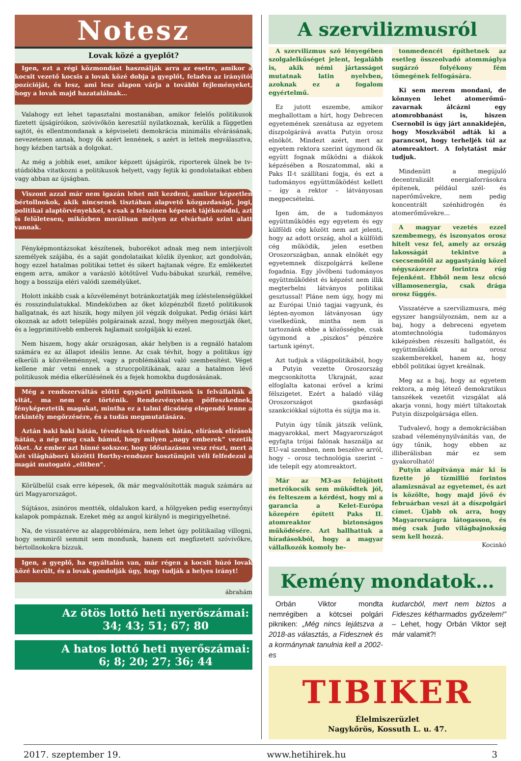Notesz
Lovak közé a gyeplőt?
Igen, ezt a régi közmondást használják arra az esetre, amikor a kocsit vezető kocsis a lovak közé dobja a gyeplőt, feladva az irányítói pozícióját, és lesz, ami lesz alapon várja a további fejleményeket, hogy a lovak majd hazatalálnak…
Valahogy ezt lehet tapasztalni mostanában, amikor felelős politikusok fizetett újságíróikon, szóvivőkön keresztül nyilatkoznak, kerülik a független sajtót, és ellentmondanak a képviseleti demokrácia minimális elvárásának, nevezetesen annak, hogy ők azért lennének, s azért is lettek megválasztva, hogy kézben tartsák a dolgokat.
Az még a jobbik eset, amikor képzett újságírók, riporterek ülnek be tv-stúdiókba vitatkozni a politikusok helyett, vagy fejtik ki gondolataikat ebben vagy abban az újságban.
Viszont azzal már nem igazán lehet mit kezdeni, amikor képzetlen bértollnokok, akik nincsenek tisztában alapvető közgazdasági, jogi, politikai alaptörvényekkel, s csak a felszínen képesek tájékozódni, azt is felületesen, miközben morálisan mélyen az elvárható szint alatt vannak.
Fényképmontázsokat készítenek, buborékot adnak meg nem interjúvolt személyek szájába, és a saját gondolataikat közlik ilyenkor, azt gondolván, hogy ezzel hatalmas politikai tettet és sikert hajtanak végre. Ez emlékeztet engem arra, amikor a varázsló kötőtűvel Vudu-bábukat szurkál, remélve, hogy a bosszúja eléri valódi személyüket.
Holott inkább csak a közvéleményt botránkoztatják meg ízléstelenségükkel és rosszindulatukkal. Mindeközben az őket közpénzből fizető politikusok hallgatnak, és azt hiszik, hogy milyen jól végzik dolgukat. Pedig óriási kárt okoznak az adott település polgárainak azzal, hogy mélyen megosztják őket, és a legprimitívebb emberek hajlamait szolgálják ki ezzel.
Nem hiszem, hogy akár országosan, akár helyben is a regnáló hatalom számára ez az állapot ideális lenne. Az csak tévhit, hogy a politikus így elkerüli a közvéleménnyel, vagy a problémákkal való szembesítést. Véget kellene már vetni ennek a struccpolitikának, azaz a hatalmon lévő politikusok média elkerülésének és a fejek homokba dugdosásának.
Még a rendszerváltás előtti egypárti politikusok is felvállalták a vitát, ma nem ez történik. Rendezvényeken pöffeszkednek, fényképeztetik magukat, mintha ez a talmi dicsőség elegendő lenne a tekintély megőrzésére, és a tudás megmutatására.
Aztán baki baki hátán, tévedések tévedések hátán, elírások elírások hátán, a nép meg csak bámul, hogy milyen „nagy emberek” vezetik őket. Az ember azt hinné sokszor, hogy időutazáson vesz részt, mert a két világháború közötti Horthy-rendszer kosztümjeit véli felfedezni a magát mutogató „elitben”.
Körülbelül csak erre képesek, ők már megvalósították maguk számára az úri Magyarországot.
Sújtásos, zsinóros mentték, oldalukon kard, a hölgyeken pedig esernyőnyi kalapok pompáznak. Ezeket még az angol királynő is megirigyelhetné.
Na, de visszatérve az alapproblémára, nem lehet úgy politikailag villogni, hogy semmiről semmit sem mondunk, hanem ezt megfizetett szóvivőkre, bértollnokokra bízzuk.
Igen, a gyeplő, ha egyáltalán van, már régen a kocsit húzó lovak közé került, és a lovak gondolják úgy, hogy tudják a helyes irányt!
ábrahám
Az ötös lottó heti nyerőszámai:
34; 43; 51; 67; 80
A hatos lottó heti nyerőszámai:
6; 8; 20; 27; 36; 44
A szervilizmusról
A szervilizmus szó lényegében szolgalelkűséget jelent, legalább is, akik némi jártasságot mutatnak latin nyelvben, azoknak ez a fogalom egyértelmű.
Ez jutott eszembe, amikor meghallottam a hírt, hogy Debrecen egyetemének szenátusa az egyetem díszpolgárává avatta Putyin orosz elnököt. Mindezt azért, mert az egyetem rektora szerint úgymond ők együtt fognak működni a diákok képzésében a Roszatommal, aki a Paks II-t szállítani fogja, és ezt a tudományos együttműködést kellett – így a rektor – látványosan megpecsételni.
Igen ám, de a tudományos együttműködés egy egyetem és egy külföldi cég között nem azt jelenti, hogy az adott ország, ahol a külföldi cég működik, jelen esetben Oroszországban, annak elnökét egy egyetemnek díszpolgárrá kellene fogadnia. Egy jövőbeni tudományos együttműködést és képzést nem illik megterhelni látványos politikai gesztussal! Pláne nem úgy, hogy mi az Európai Unió tagjai vagyunk, és lépten-nyomon látványosan úgy viselkedünk, mintha nem is tartoznánk ebbe a közösségbe, csak úgymond a „piszkos” pénzére tartunk igényt.
Azt tudjuk a világpolitikából, hogy a Putyin vezette Oroszország megcsonkította Ukrajnát, azaz elfoglalta katonai erővel a krími félszigetet. Ezért a haladó világ Oroszországot gazdasági szankciókkal sújtotta és sújtja ma is.
Putyin úgy tűnik játszik velünk, magyarokkal, mert Magyarországot egyfajta trójai falónak használja az EU-val szemben, nem beszélve arról, hogy – orosz technológia szerint – ide telepít egy atomreaktort.
Már az M3-as felújított metrókocsik sem működtek jól, és felteszem a kérdést, hogy mi a garancia a Kelet-Európa közepére épített Paks II. atomreaktor biztonságos működésére. Azt hallhattuk a híradásokból, hogy a magyar vállalkozók komoly be-
tonmedencét építhetnek az esetleg összeolvadó atommáglya sugárzó folyékony fém tömegének felfogására.
Ki sem merem mondani, de könnyen lehet atomerőmű-zavarnak álcázni egy atomrobbanást is, hiszen Csernobil is úgy járt annakidején, hogy Moszkvából adták ki a parancsot, hogy terheljék túl az atomreaktort. A folytatást már tudjuk.
Mindenütt a megújuló decentralizált energiaforrásokra építenek, például szél- és naperőművekre, nem pedig koncentrált szénhidrogén és atomerőművekre…
A magyar vezetés ezzel szembemegy, és iszonyatos orosz hitelt vesz fel, amely az ország lakosságát tekintve a csecsemőtől az aggastyánig közel négyszázezer forintra rúg fejenként. Ebből nem lesz olcsó villamosenergia, csak drága orosz függés.
Visszatérve a szervilizmusra, még egyszer hangsúlyoznám, nem az a baj, hogy a debreceni egyetem atomtechnológia tudományos kiképzésben részesíti hallgatóit, és együttműködik az orosz szakemberekkel, hanem az, hogy ebből politikai ügyet kreálnak.
Meg az a baj, hogy az egyetem rektora, a még létező demokratikus tanszékek vezetőit vizsgálat alá akarja vonni, hogy miért tiltakoztak Putyin díszpolgársága ellen.
Tudvalevő, hogy a demokráciában szabad véleménynyilvánítás van, de úgy tűnik, hogy ebben az illiberálisban már ez sem gyakorolható!
Putyin alapítványa már ki is fizette jó tízmillió forintos alamizsnával az egyetemet, és azt is közölte, hogy majd jövő év februárban veszi át a díszpolgári címet. Újabb ok arra, hogy Magyarországra látogasson, és még csak Judo világbajnokság sem kell hozzá.
Kocinkó
Kemény mondatok…
Orbán Viktor mondta nemrégiben a kötcsei polgári pikniken: „Még nincs lejátszva a 2018-as választás, a Fidesznek és a kormánynak tanulnia kell a 2002-es
kudarcból, mert nem biztos a Fideszes kétharmados győzelem!” – Lehet, hogy Orbán Viktor sejt már valamit?!
TIBIKER
Élelmiszerüzlet
Nagykőrös, Kossuth L. u. 47.
2017. szeptember 19. www.hetihirek.hu 3